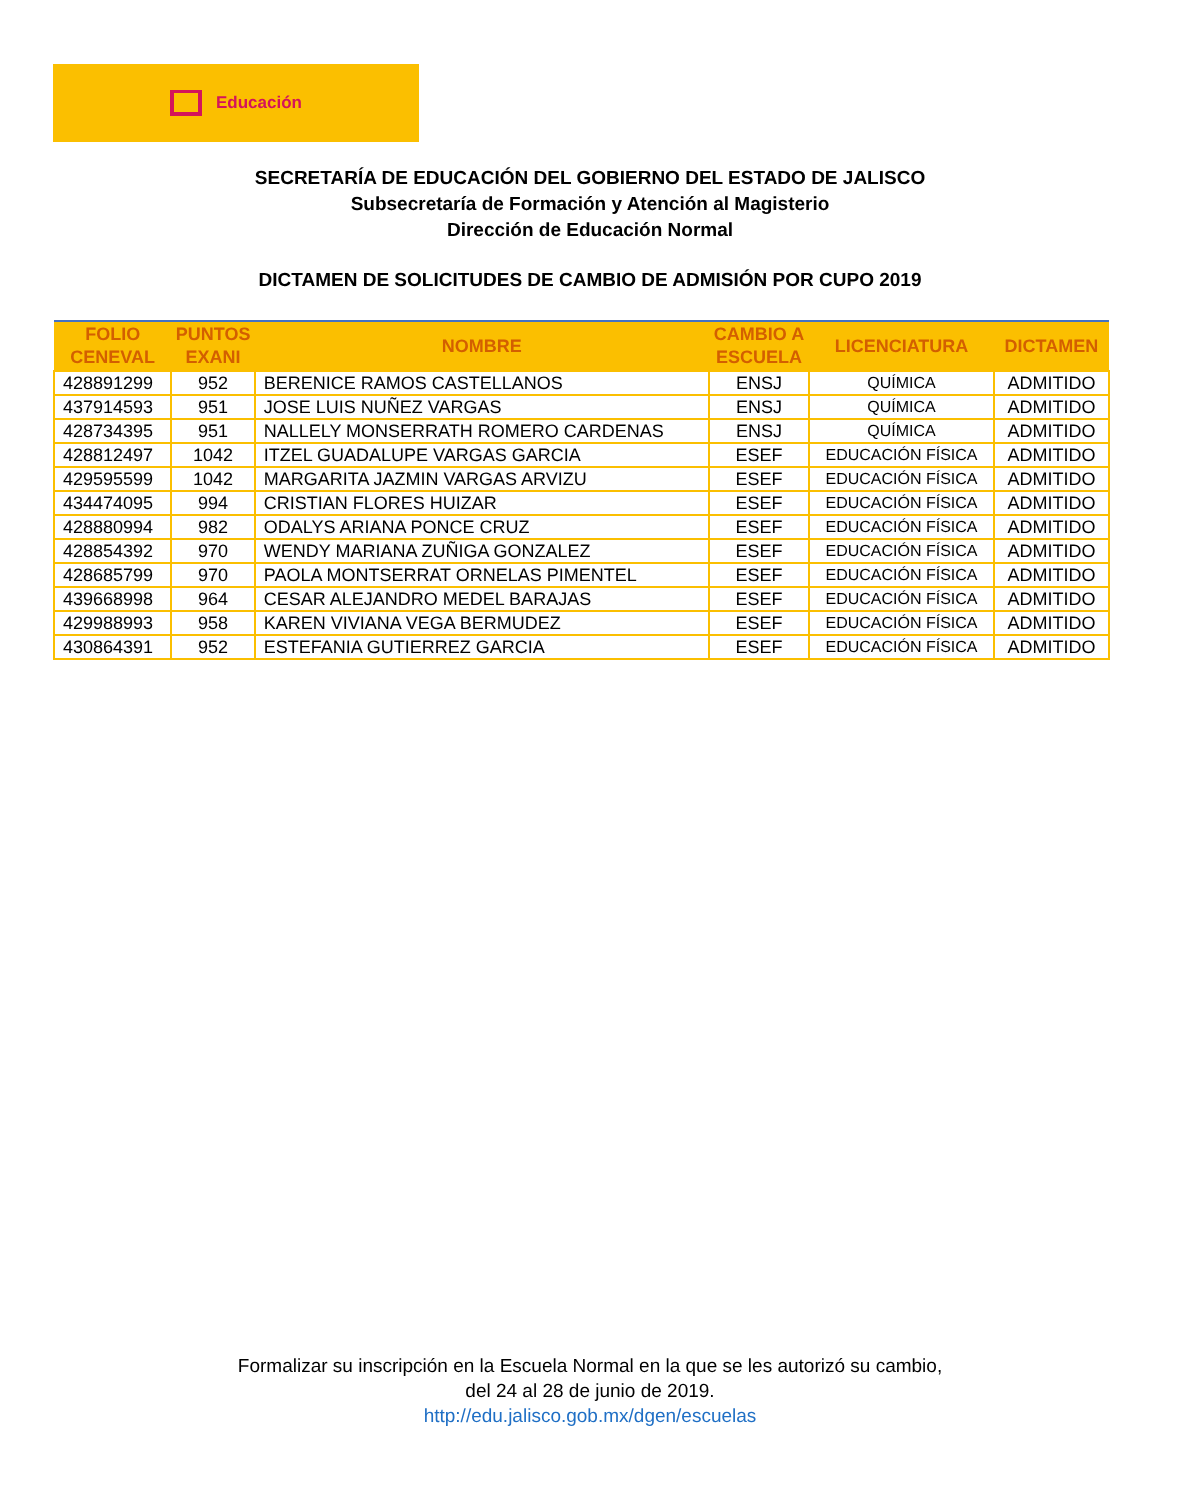Educación
SECRETARÍA DE EDUCACIÓN DEL GOBIERNO DEL ESTADO DE JALISCO
Subsecretaría de Formación y Atención al Magisterio
Dirección de Educación Normal
DICTAMEN DE SOLICITUDES DE CAMBIO DE ADMISIÓN POR CUPO 2019
| FOLIO CENEVAL | PUNTOS EXANI | NOMBRE | CAMBIO A ESCUELA | LICENCIATURA | DICTAMEN |
| --- | --- | --- | --- | --- | --- |
| 428891299 | 952 | BERENICE RAMOS CASTELLANOS | ENSJ | QUÍMICA | ADMITIDO |
| 437914593 | 951 | JOSE LUIS NUÑEZ VARGAS | ENSJ | QUÍMICA | ADMITIDO |
| 428734395 | 951 | NALLELY MONSERRATH ROMERO CARDENAS | ENSJ | QUÍMICA | ADMITIDO |
| 428812497 | 1042 | ITZEL GUADALUPE VARGAS GARCIA | ESEF | EDUCACIÓN FÍSICA | ADMITIDO |
| 429595599 | 1042 | MARGARITA JAZMIN VARGAS ARVIZU | ESEF | EDUCACIÓN FÍSICA | ADMITIDO |
| 434474095 | 994 | CRISTIAN FLORES HUIZAR | ESEF | EDUCACIÓN FÍSICA | ADMITIDO |
| 428880994 | 982 | ODALYS ARIANA PONCE CRUZ | ESEF | EDUCACIÓN FÍSICA | ADMITIDO |
| 428854392 | 970 | WENDY MARIANA ZUÑIGA GONZALEZ | ESEF | EDUCACIÓN FÍSICA | ADMITIDO |
| 428685799 | 970 | PAOLA MONTSERRAT ORNELAS PIMENTEL | ESEF | EDUCACIÓN FÍSICA | ADMITIDO |
| 439668998 | 964 | CESAR ALEJANDRO MEDEL BARAJAS | ESEF | EDUCACIÓN FÍSICA | ADMITIDO |
| 429988993 | 958 | KAREN VIVIANA VEGA BERMUDEZ | ESEF | EDUCACIÓN FÍSICA | ADMITIDO |
| 430864391 | 952 | ESTEFANIA GUTIERREZ GARCIA | ESEF | EDUCACIÓN FÍSICA | ADMITIDO |
Formalizar su inscripción en la Escuela Normal en la que se les autorizó su cambio,
del 24 al 28 de junio de 2019.
http://edu.jalisco.gob.mx/dgen/escuelas